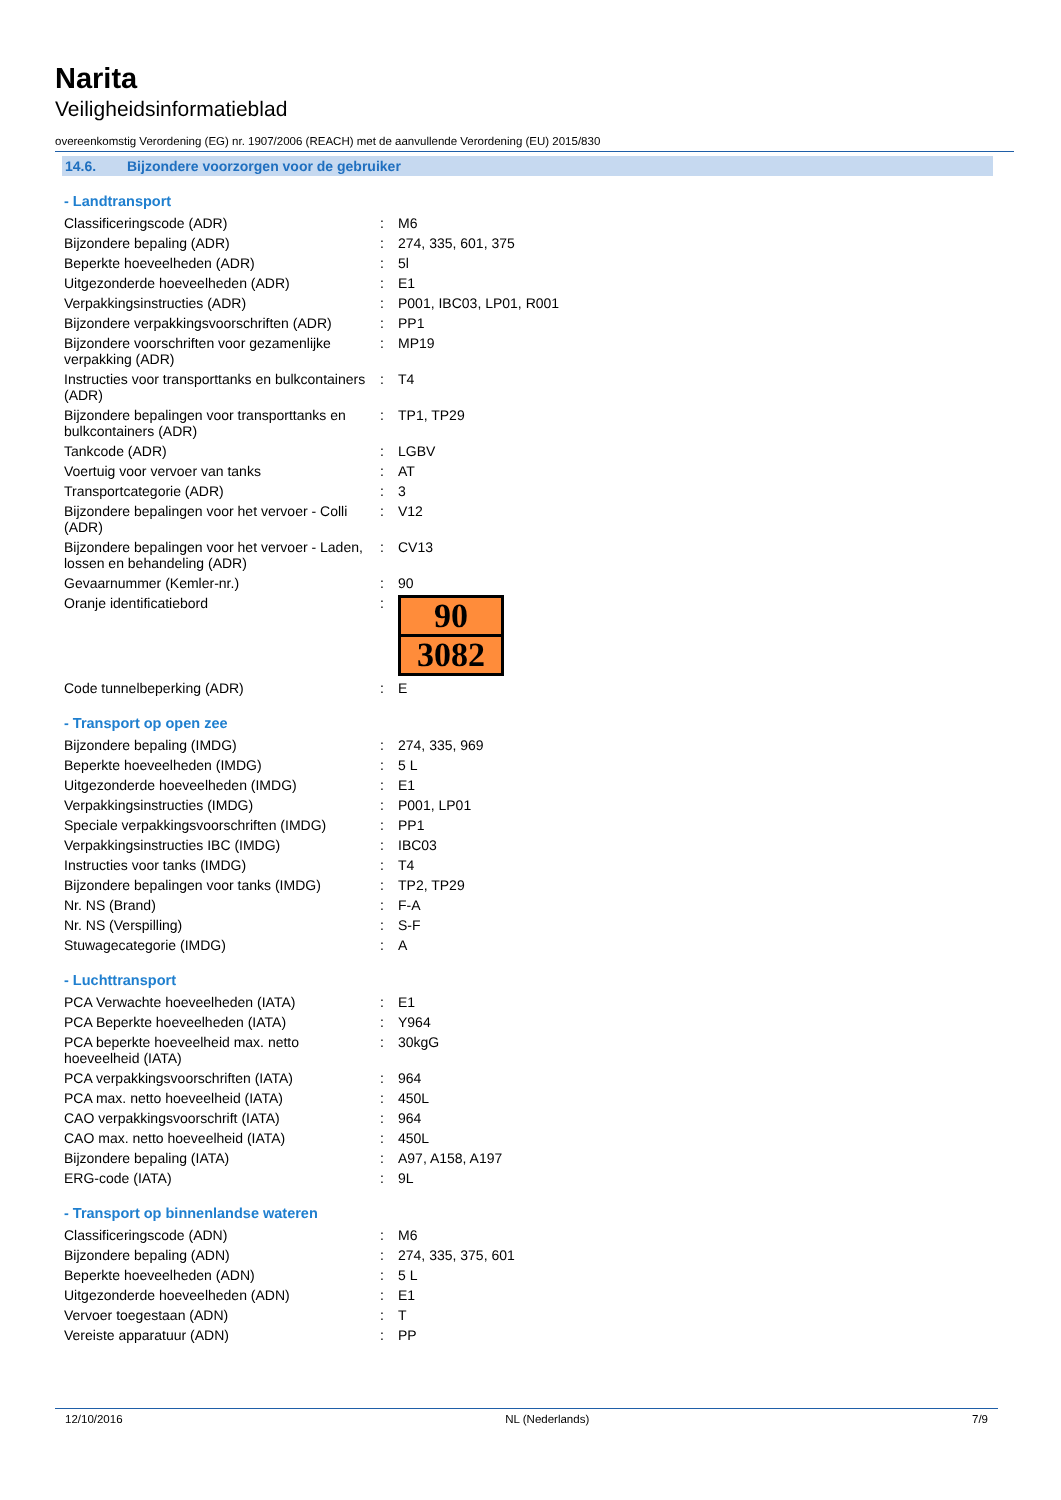Narita
Veiligheidsinformatieblad
overeenkomstig Verordening (EG) nr. 1907/2006 (REACH) met de aanvullende Verordening (EU) 2015/830
14.6. Bijzondere voorzorgen voor de gebruiker
- Landtransport
| Classificeringscode (ADR) | : | M6 |
| Bijzondere bepaling (ADR) | : | 274, 335, 601, 375 |
| Beperkte hoeveelheden (ADR) | : | 5l |
| Uitgezonderde hoeveelheden (ADR) | : | E1 |
| Verpakkingsinstructies (ADR) | : | P001, IBC03, LP01, R001 |
| Bijzondere verpakkingsvoorschriften (ADR) | : | PP1 |
| Bijzondere voorschriften voor gezamenlijke verpakking (ADR) | : | MP19 |
| Instructies voor transporttanks en bulkcontainers (ADR) | : | T4 |
| Bijzondere bepalingen voor transporttanks en bulkcontainers (ADR) | : | TP1, TP29 |
| Tankcode (ADR) | : | LGBV |
| Voertuig voor vervoer van tanks | : | AT |
| Transportcategorie (ADR) | : | 3 |
| Bijzondere bepalingen voor het vervoer - Colli (ADR) | : | V12 |
| Bijzondere bepalingen voor het vervoer - Laden, lossen en behandeling (ADR) | : | CV13 |
| Gevaarnummer (Kemler-nr.) | : | 90 |
| Oranje identificatiebord | : | 90 3082 |
| Code tunnelbeperking (ADR) | : | E |
- Transport op open zee
| Bijzondere bepaling (IMDG) | : | 274, 335, 969 |
| Beperkte hoeveelheden (IMDG) | : | 5 L |
| Uitgezonderde hoeveelheden (IMDG) | : | E1 |
| Verpakkingsinstructies (IMDG) | : | P001, LP01 |
| Speciale verpakkingsvoorschriften (IMDG) | : | PP1 |
| Verpakkingsinstructies IBC (IMDG) | : | IBC03 |
| Instructies voor tanks (IMDG) | : | T4 |
| Bijzondere bepalingen voor tanks (IMDG) | : | TP2, TP29 |
| Nr. NS (Brand) | : | F-A |
| Nr. NS (Verspilling) | : | S-F |
| Stuwagecategorie (IMDG) | : | A |
- Luchttransport
| PCA Verwachte hoeveelheden (IATA) | : | E1 |
| PCA Beperkte hoeveelheden (IATA) | : | Y964 |
| PCA beperkte hoeveelheid max. netto hoeveelheid (IATA) | : | 30kgG |
| PCA verpakkingsvoorschriften (IATA) | : | 964 |
| PCA max. netto hoeveelheid (IATA) | : | 450L |
| CAO verpakkingsvoorschrift (IATA) | : | 964 |
| CAO max. netto hoeveelheid (IATA) | : | 450L |
| Bijzondere bepaling (IATA) | : | A97, A158, A197 |
| ERG-code (IATA) | : | 9L |
- Transport op binnenlandse wateren
| Classificeringscode (ADN) | : | M6 |
| Bijzondere bepaling (ADN) | : | 274, 335, 375, 601 |
| Beperkte hoeveelheden (ADN) | : | 5 L |
| Uitgezonderde hoeveelheden (ADN) | : | E1 |
| Vervoer toegestaan (ADN) | : | T |
| Vereiste apparatuur (ADN) | : | PP |
12/10/2016 NL (Nederlands) 7/9